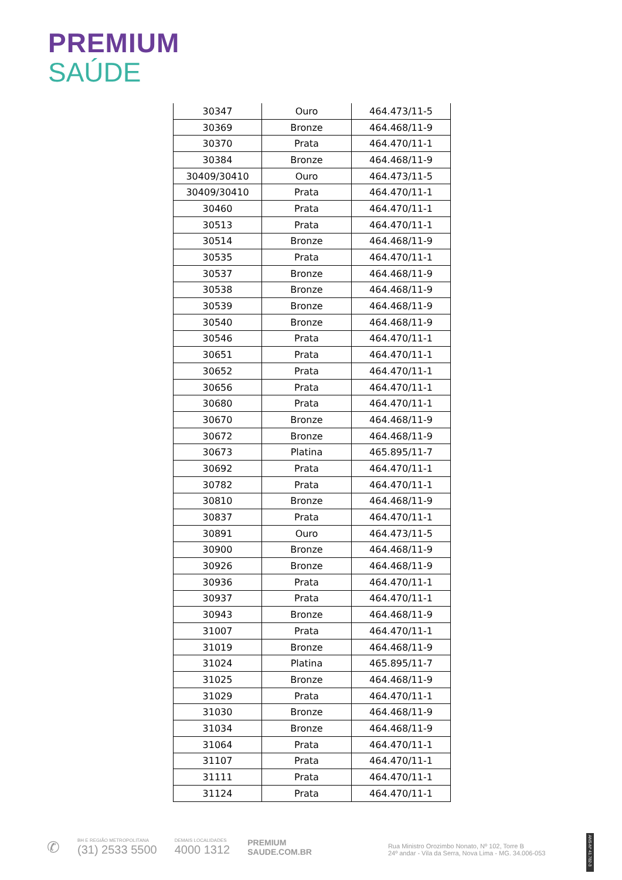PREMIUM
SAÚDE
| 30347 | Ouro | 464.473/11-5 |
| 30369 | Bronze | 464.468/11-9 |
| 30370 | Prata | 464.470/11-1 |
| 30384 | Bronze | 464.468/11-9 |
| 30409/30410 | Ouro | 464.473/11-5 |
| 30409/30410 | Prata | 464.470/11-1 |
| 30460 | Prata | 464.470/11-1 |
| 30513 | Prata | 464.470/11-1 |
| 30514 | Bronze | 464.468/11-9 |
| 30535 | Prata | 464.470/11-1 |
| 30537 | Bronze | 464.468/11-9 |
| 30538 | Bronze | 464.468/11-9 |
| 30539 | Bronze | 464.468/11-9 |
| 30540 | Bronze | 464.468/11-9 |
| 30546 | Prata | 464.470/11-1 |
| 30651 | Prata | 464.470/11-1 |
| 30652 | Prata | 464.470/11-1 |
| 30656 | Prata | 464.470/11-1 |
| 30680 | Prata | 464.470/11-1 |
| 30670 | Bronze | 464.468/11-9 |
| 30672 | Bronze | 464.468/11-9 |
| 30673 | Platina | 465.895/11-7 |
| 30692 | Prata | 464.470/11-1 |
| 30782 | Prata | 464.470/11-1 |
| 30810 | Bronze | 464.468/11-9 |
| 30837 | Prata | 464.470/11-1 |
| 30891 | Ouro | 464.473/11-5 |
| 30900 | Bronze | 464.468/11-9 |
| 30926 | Bronze | 464.468/11-9 |
| 30936 | Prata | 464.470/11-1 |
| 30937 | Prata | 464.470/11-1 |
| 30943 | Bronze | 464.468/11-9 |
| 31007 | Prata | 464.470/11-1 |
| 31019 | Bronze | 464.468/11-9 |
| 31024 | Platina | 465.895/11-7 |
| 31025 | Bronze | 464.468/11-9 |
| 31029 | Prata | 464.470/11-1 |
| 31030 | Bronze | 464.468/11-9 |
| 31034 | Bronze | 464.468/11-9 |
| 31064 | Prata | 464.470/11-1 |
| 31107 | Prata | 464.470/11-1 |
| 31111 | Prata | 464.470/11-1 |
| 31124 | Prata | 464.470/11-1 |
✆
BH E REGIÃO METROPOLITANA
(31) 2533 5500
DEMAIS LOCALIDADES
4000 1312
PREMIUM
SAUDE.COM.BR
Rua Ministro Orozimbo Nonato, Nº 102, Torre B
24º andar - Vila da Serra, Nova Lima - MG. 34.006-053
ANS-Nº 41.782-3